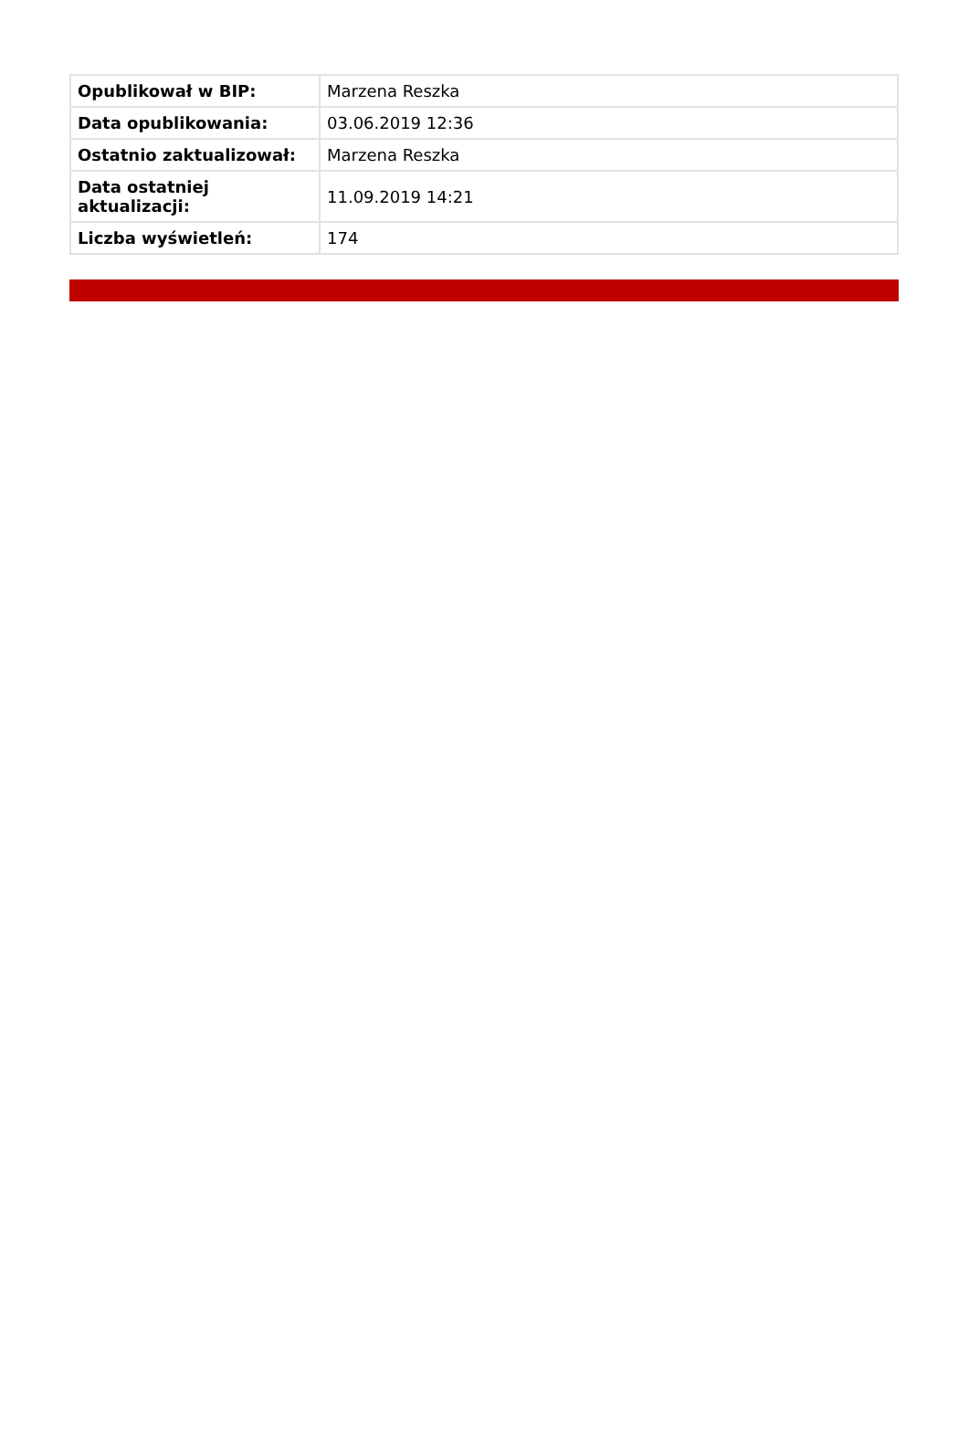| Opublikował w BIP: | Marzena Reszka |
| Data opublikowania: | 03.06.2019 12:36 |
| Ostatnio zaktualizował: | Marzena Reszka |
| Data ostatniej aktualizacji: | 11.09.2019 14:21 |
| Liczba wyświetleń: | 174 |